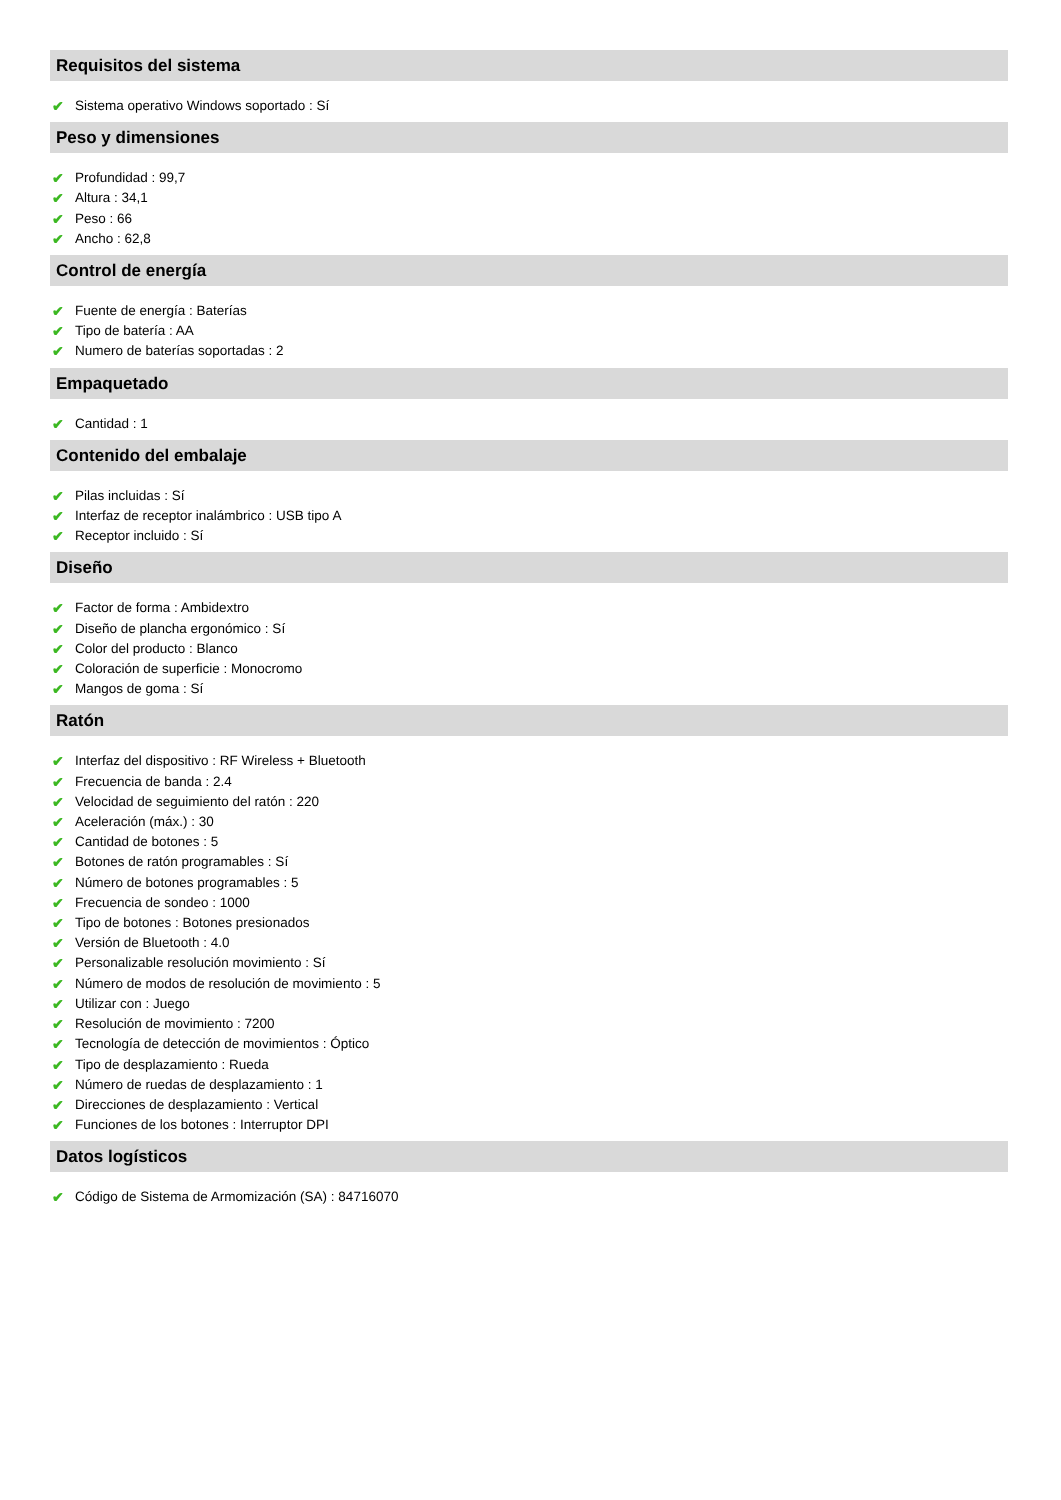Requisitos del sistema
✔ Sistema operativo Windows soportado : Sí
Peso y dimensiones
✔ Profundidad : 99,7
✔ Altura : 34,1
✔ Peso : 66
✔ Ancho : 62,8
Control de energía
✔ Fuente de energía : Baterías
✔ Tipo de batería : AA
✔ Numero de baterías soportadas : 2
Empaquetado
✔ Cantidad : 1
Contenido del embalaje
✔ Pilas incluidas : Sí
✔ Interfaz de receptor inalámbrico : USB tipo A
✔ Receptor incluido : Sí
Diseño
✔ Factor de forma : Ambidextro
✔ Diseño de plancha ergonómico : Sí
✔ Color del producto : Blanco
✔ Coloración de superficie : Monocromo
✔ Mangos de goma : Sí
Ratón
✔ Interfaz del dispositivo : RF Wireless + Bluetooth
✔ Frecuencia de banda : 2.4
✔ Velocidad de seguimiento del ratón : 220
✔ Aceleración (máx.) : 30
✔ Cantidad de botones : 5
✔ Botones de ratón programables : Sí
✔ Número de botones programables : 5
✔ Frecuencia de sondeo : 1000
✔ Tipo de botones : Botones presionados
✔ Versión de Bluetooth : 4.0
✔ Personalizable resolución movimiento : Sí
✔ Número de modos de resolución de movimiento : 5
✔ Utilizar con : Juego
✔ Resolución de movimiento : 7200
✔ Tecnología de detección de movimientos : Óptico
✔ Tipo de desplazamiento : Rueda
✔ Número de ruedas de desplazamiento : 1
✔ Direcciones de desplazamiento : Vertical
✔ Funciones de los botones : Interruptor DPI
Datos logísticos
✔ Código de Sistema de Armomización (SA) : 84716070